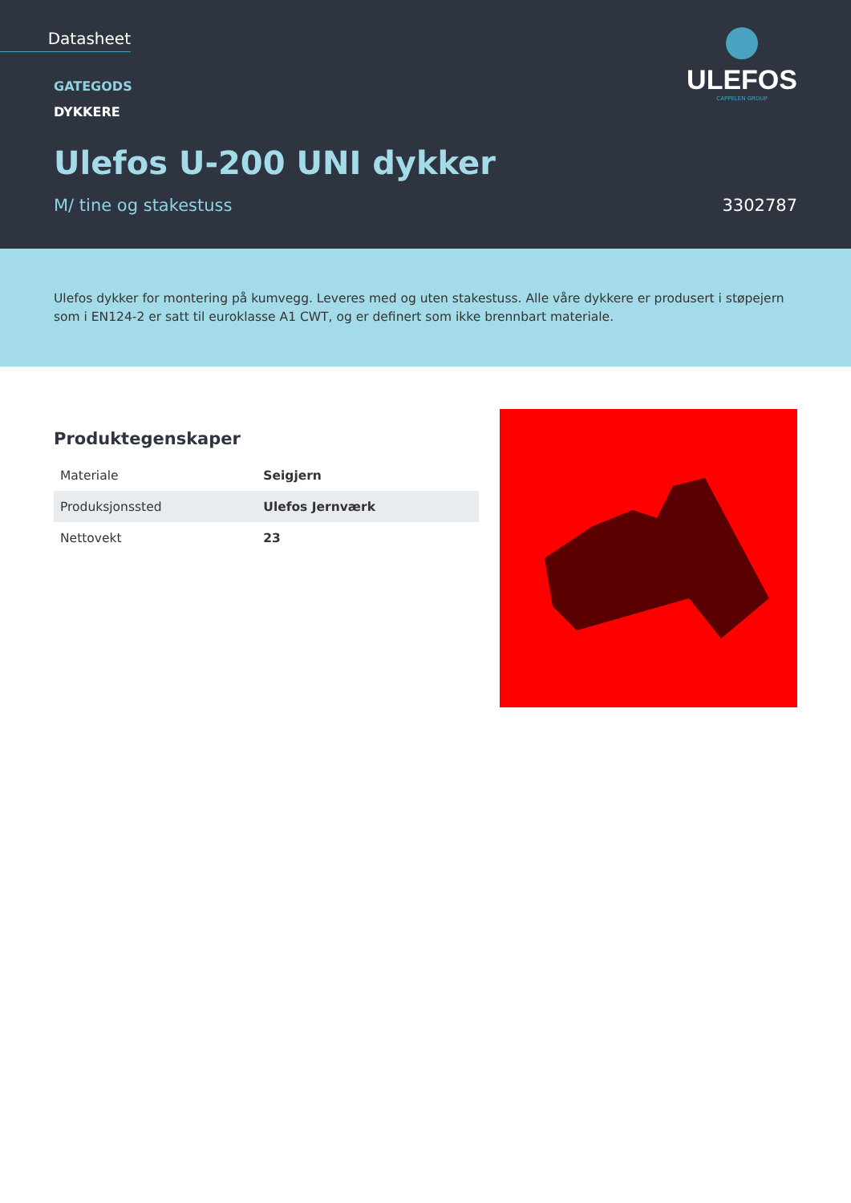Datasheet
GATEGODS
DYKKERE
ULEFOS
CAPPELEN GROUP
Ulefos U-200 UNI dykker
M/ tine og stakestuss 3302787
Ulefos dykker for montering på kumvegg. Leveres med og uten stakestuss. Alle våre dykkere er produsert i støpejern som i EN124-2 er satt til euroklasse A1 CWT, og er definert som ikke brennbart materiale.
Produktegenskaper
| Materiale | Seigjern |
| Produksjonssted | Ulefos Jernværk |
| Nettovekt | 23 |